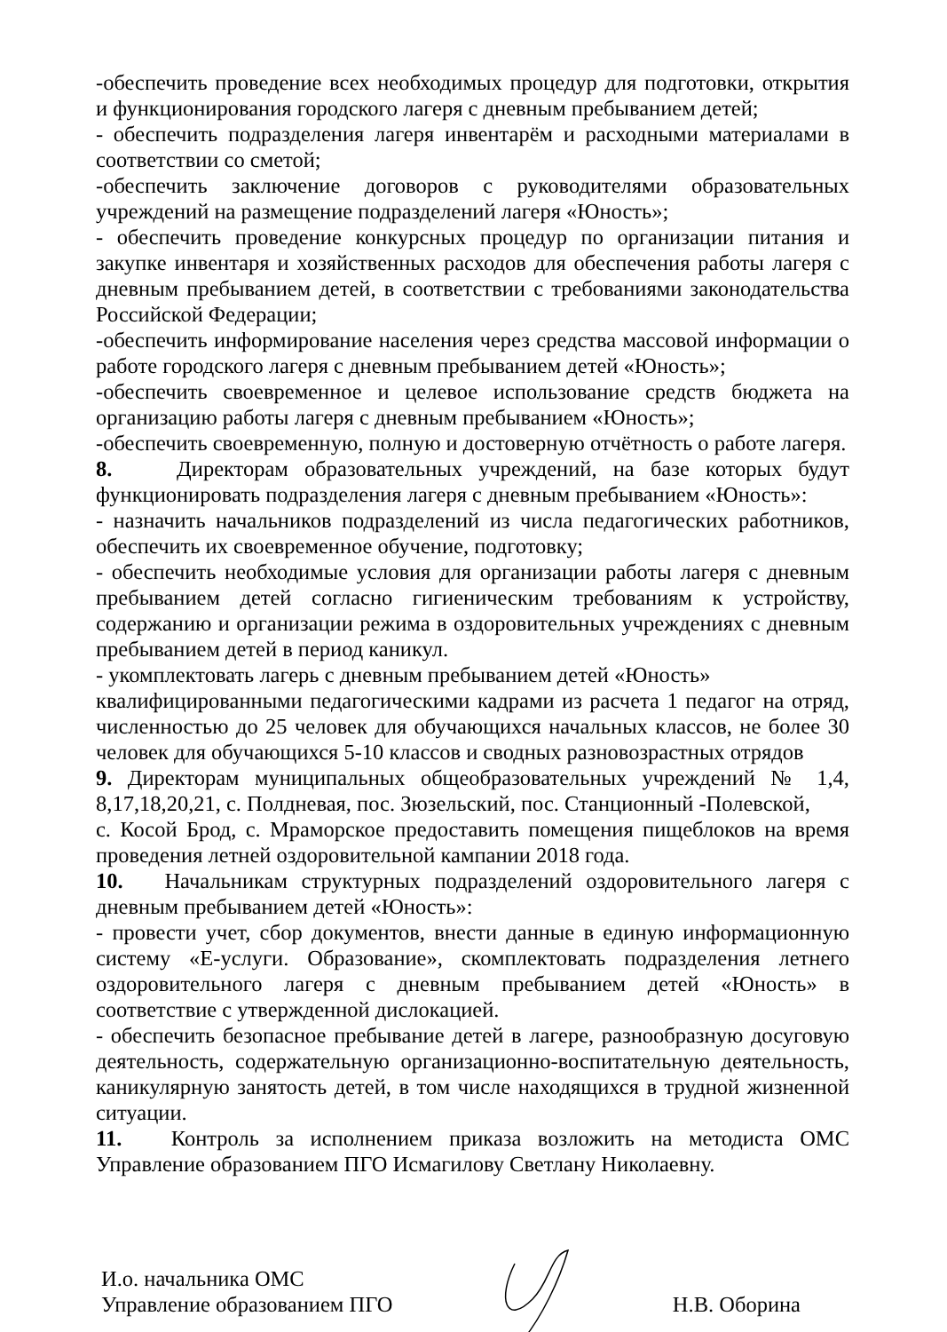-обеспечить проведение всех необходимых процедур для подготовки, открытия и функционирования городского лагеря с дневным пребыванием детей;
- обеспечить подразделения лагеря инвентарём и расходными материалами в соответствии со сметой;
-обеспечить заключение договоров с руководителями образовательных учреждений на размещение подразделений лагеря «Юность»;
- обеспечить проведение конкурсных процедур по организации питания и закупке инвентаря и хозяйственных расходов для обеспечения работы лагеря с дневным пребыванием детей, в соответствии с требованиями законодательства Российской Федерации;
-обеспечить информирование населения через средства массовой информации о работе городского лагеря с дневным пребыванием детей «Юность»;
-обеспечить своевременное и целевое использование средств бюджета на организацию работы лагеря с дневным пребыванием «Юность»;
-обеспечить своевременную, полную и достоверную отчётность о работе лагеря.
8. Директорам образовательных учреждений, на базе которых будут функционировать подразделения лагеря с дневным пребыванием «Юность»:
- назначить начальников подразделений из числа педагогических работников, обеспечить их своевременное обучение, подготовку;
- обеспечить необходимые условия для организации работы лагеря с дневным пребыванием детей согласно гигиеническим требованиям к устройству, содержанию и организации режима в оздоровительных учреждениях с дневным пребыванием детей в период каникул.
- укомплектовать лагерь с дневным пребыванием детей «Юность»
квалифицированными педагогическими кадрами из расчета 1 педагог на отряд, численностью до 25 человек для обучающихся начальных классов, не более 30 человек для обучающихся 5-10 классов и сводных разновозрастных отрядов
9. Директорам муниципальных общеобразовательных учреждений № 1,4, 8,17,18,20,21, с. Полдневая, пос. Зюзельский, пос. Станционный -Полевской,
с. Косой Брод, с. Мраморское предоставить помещения пищеблоков на время проведения летней оздоровительной кампании 2018 года.
10. Начальникам структурных подразделений оздоровительного лагеря с дневным пребыванием детей «Юность»:
- провести учет, сбор документов, внести данные в единую информационную систему «Е-услуги. Образование», скомплектовать подразделения летнего оздоровительного лагеря с дневным пребыванием детей «Юность» в соответствие с утвержденной дислокацией.
- обеспечить безопасное пребывание детей в лагере, разнообразную досуговую деятельность, содержательную организационно-воспитательную деятельность, каникулярную занятость детей, в том числе находящихся в трудной жизненной ситуации.
11. Контроль за исполнением приказа возложить на методиста ОМС Управление образованием ПГО Исмагилову Светлану Николаевну.
И.о. начальника ОМС
Управление образованием ПГО
Н.В. Оборина